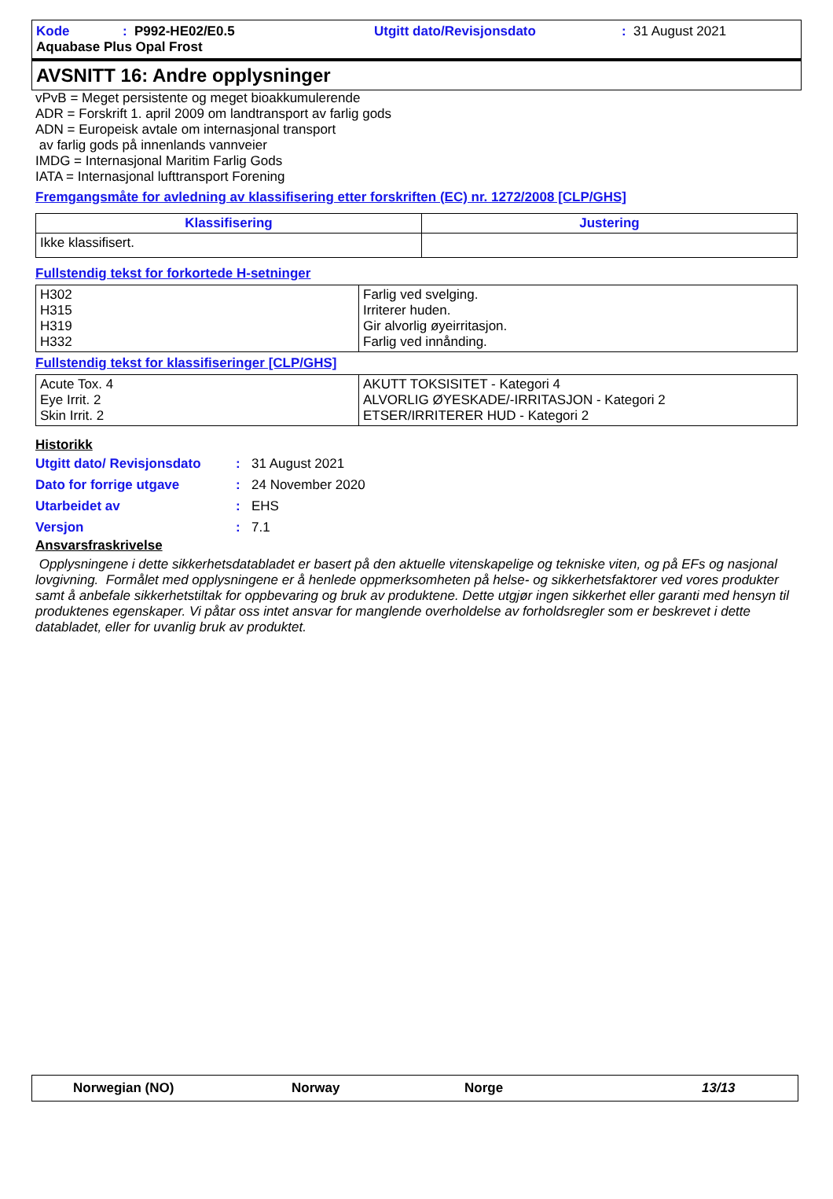Kode: P992-HE02/E0.5 Utgitt dato/Revisjonsdato: 31 August 2021
Aquabase Plus Opal Frost
AVSNITT 16: Andre opplysninger
vPvB = Meget persistente og meget bioakkumulerende
ADR = Forskrift 1. april 2009 om landtransport av farlig gods
ADN = Europeisk avtale om internasjonal transport
av farlig gods på innenlands vannveier
IMDG = Internasjonal Maritim Farlig Gods
IATA = Internasjonal lufttransport Forening
Fremgangsmåte for avledning av klassifisering etter forskriften (EC) nr. 1272/2008 [CLP/GHS]
| Klassifisering | Justering |
| --- | --- |
| Ikke klassifisert. | |
Fullstendig tekst for forkortede H-setninger
| H302 H315 H319 H332 | Farlig ved svelging. Irriterer huden. Gir alvorlig øyeirritasjon. Farlig ved innånding. |
Fullstendig tekst for klassifiseringer [CLP/GHS]
| Acute Tox. 4 Eye Irrit. 2 Skin Irrit. 2 | AKUTT TOKSISITET - Kategori 4 ALVORLIG ØYESKADE/-IRRITASJON - Kategori 2 ETSER/IRRITERER HUD - Kategori 2 |
Historikk
Utgitt dato/ Revisjonsdato: 31 August 2021
Dato for forrige utgave: 24 November 2020
Utarbeidet av: EHS
Versjon: 7.1
Ansvarsfraskrivelse
Opplysningene i dette sikkerhetsdatabladet er basert på den aktuelle vitenskapelige og tekniske viten, og på EFs og nasjonal lovgivning. Formålet med opplysningene er å henlede oppmerksomheten på helse- og sikkerhetsfaktorer ved vores produkter samt å anbefale sikkerhetstiltak for oppbevaring og bruk av produktene. Dette utgjør ingen sikkerhet eller garanti med hensyn til produktenes egenskaper. Vi påtar oss intet ansvar for manglende overholdelse av forholdsregler som er beskrevet i dette databladet, eller for uvanlig bruk av produktet.
Norwegian (NO) Norway Norge 13/13